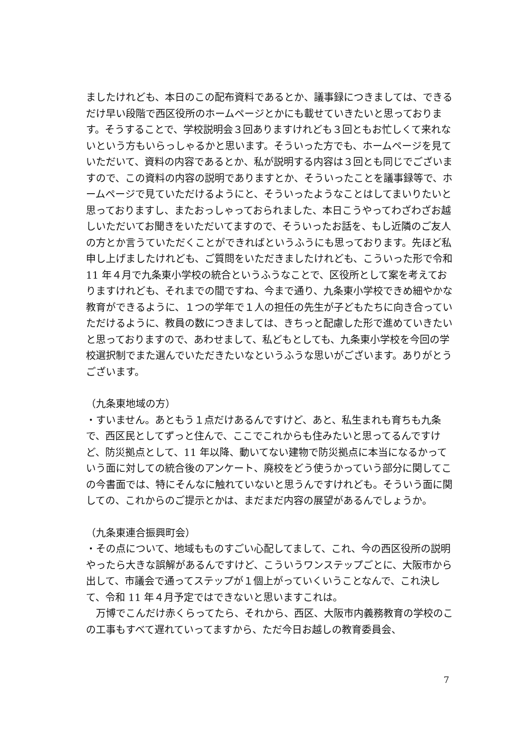ましたけれども、本日のこの配布資料であるとか、議事録につきましては、できるだけ早い段階で西区役所のホームページとかにも載せていきたいと思っております。そうすることで、学校説明会３回ありますけれども３回ともお忙しくて来れないという方もいらっしゃるかと思います。そういった方でも、ホームページを見ていただいて、資料の内容であるとか、私が説明する内容は３回とも同じでございますので、この資料の内容の説明でありますとか、そういったことを議事録等で、ホームページで見ていただけるようにと、そういったようなことはしてまいりたいと思っておりますし、またおっしゃっておられました、本日こうやってわざわざお越しいただいてお聞きをいただいてますので、そういったお話を、もし近隣のご友人の方とか言うていただくことができればというふうにも思っております。先ほど私申し上げましたけれども、ご質問をいただきましたけれども、こういった形で令和 11 年４月で九条東小学校の統合というふうなことで、区役所として案を考えておりますけれども、それまでの間ですね、今まで通り、九条東小学校できめ細やかな教育ができるように、１つの学年で１人の担任の先生が子どもたちに向き合っていただけるように、教員の数につきましては、きちっと配慮した形で進めていきたいと思っておりますので、あわせまして、私どもとしても、九条東小学校を今回の学校選択制でまた選んでいただきたいなというふうな思いがございます。ありがとうございます。
（九条東地域の方）
・すいません。あともう１点だけあるんですけど、あと、私生まれも育ちも九条で、西区民としてずっと住んで、ここでこれからも住みたいと思ってるんですけど、防災拠点として、11 年以降、動いてない建物で防災拠点に本当になるかっていう面に対しての統合後のアンケート、廃校をどう使うかっていう部分に関してこの今書面では、特にそんなに触れていないと思うんですけれども。そういう面に関しての、これからのご提示とかは、まだまだ内容の展望があるんでしょうか。
（九条東連合振興町会）
・その点について、地域もものすごい心配してまして、これ、今の西区役所の説明やったら大きな誤解があるんですけど、こういうワンステップごとに、大阪市から出して、市議会で通ってステップが１個上がっていくいうことなんで、これ決して、令和 11 年４月予定ではできないと思いますこれは。
　万博でこんだけ赤くらってたら、それから、西区、大阪市内義務教育の学校のこの工事もすべて遅れていってますから、ただ今日お越しの教育委員会、
7